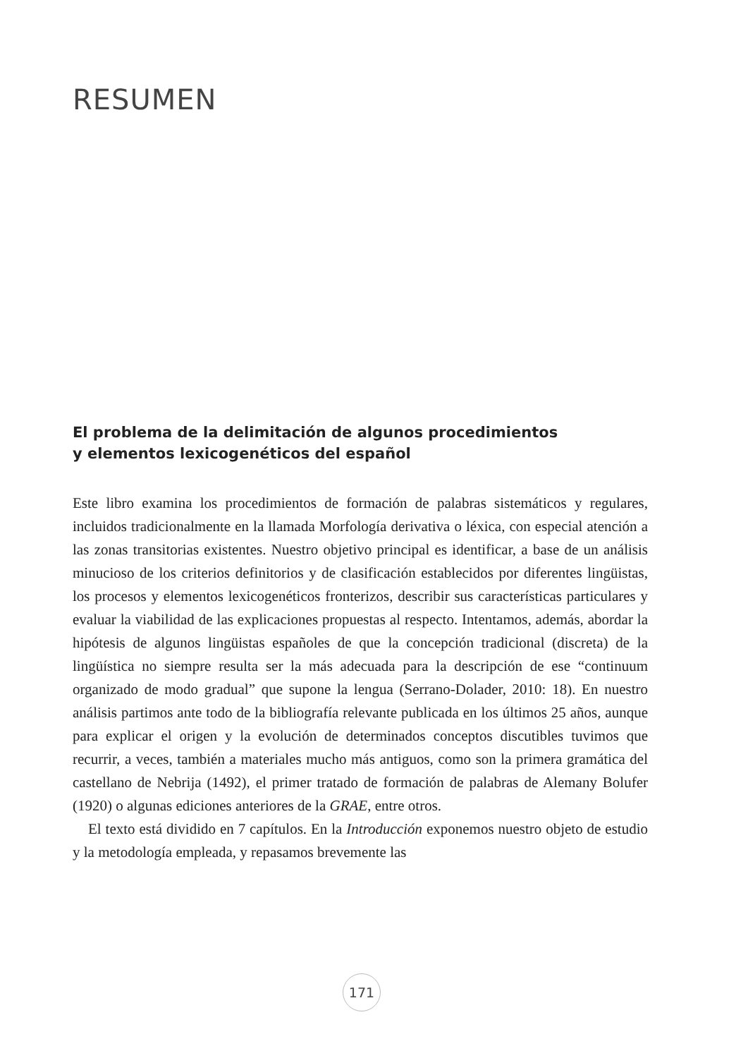RESUMEN
El problema de la delimitación de algunos procedimientos
y elementos lexicogenéticos del español
Este libro examina los procedimientos de formación de palabras sistemáticos y regulares, incluidos tradicionalmente en la llamada Morfología derivativa o léxica, con especial atención a las zonas transitorias existentes. Nuestro objetivo principal es identificar, a base de un análisis minucioso de los criterios definitorios y de clasificación establecidos por diferentes lingüistas, los procesos y elementos lexicogenéticos fronterizos, describir sus características particulares y evaluar la viabilidad de las explicaciones propuestas al respecto. Intentamos, además, abordar la hipótesis de algunos lingüistas españoles de que la concepción tradicional (discreta) de la lingüística no siempre resulta ser la más adecuada para la descripción de ese “continuum organizado de modo gradual” que supone la lengua (Serrano-Dolader, 2010: 18). En nuestro análisis partimos ante todo de la bibliografía relevante publicada en los últimos 25 años, aunque para explicar el origen y la evolución de determinados conceptos discutibles tuvimos que recurrir, a veces, también a materiales mucho más antiguos, como son la primera gramática del castellano de Nebrija (1492), el primer tratado de formación de palabras de Alemany Bolufer (1920) o algunas ediciones anteriores de la GRAE, entre otros.
El texto está dividido en 7 capítulos. En la Introducción exponemos nuestro objeto de estudio y la metodología empleada, y repasamos brevemente las
171